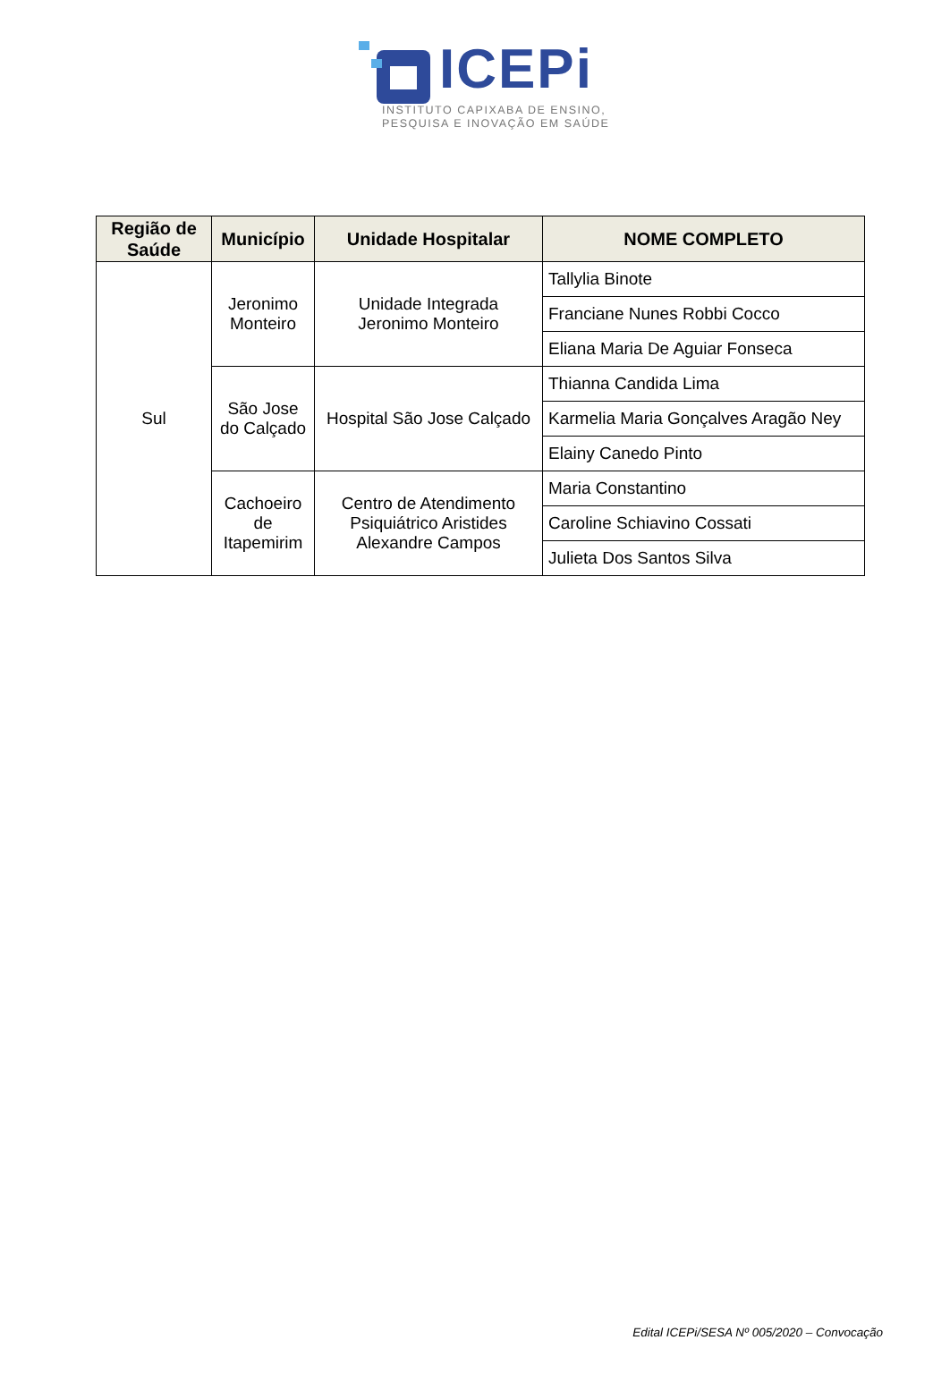ICEPi
INSTITUTO CAPIXABA DE ENSINO,
PESQUISA E INOVAÇÃO EM SAÚDE
| Região de Saúde | Município | Unidade Hospitalar | NOME COMPLETO |
| --- | --- | --- | --- |
| Sul | Jeronimo Monteiro | Unidade Integrada Jeronimo Monteiro | Tallylia Binote |
| | | | Franciane Nunes Robbi Cocco |
| | | | Eliana Maria De Aguiar Fonseca |
| | São Jose do Calçado | Hospital São Jose Calçado | Thianna Candida Lima |
| | | | Karmelia Maria Gonçalves Aragão Ney |
| | | | Elainy Canedo Pinto |
| | Cachoeiro de Itapemirim | Centro de Atendimento Psiquiátrico Aristides Alexandre Campos | Maria Constantino |
| | | | Caroline Schiavino Cossati |
| | | | Julieta Dos Santos Silva |
Edital ICEPi/SESA Nº 005/2020 – Convocação